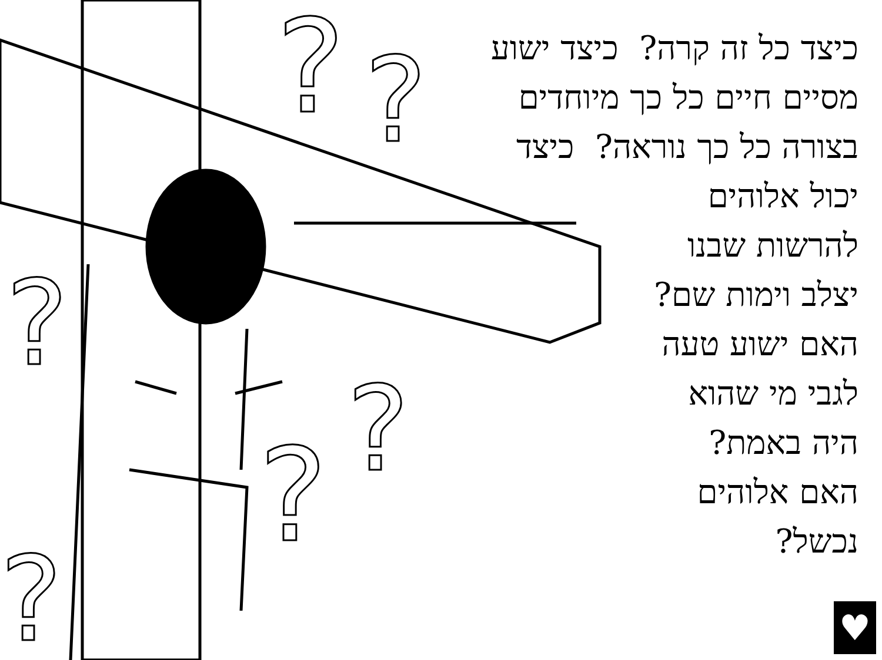?
?
?
?
?
?
כיצד כל זה קרה? כיצד ישוע
מסיים חיים כל כך מיוחדים
בצורה כל כך נוראה? כיצד
יכול אלוהים
להרשות שבנו
יצלב וימות שם?
האם ישוע טעה
לגבי מי שהוא
היה באמת?
האם אלוהים
נכשל?
♥